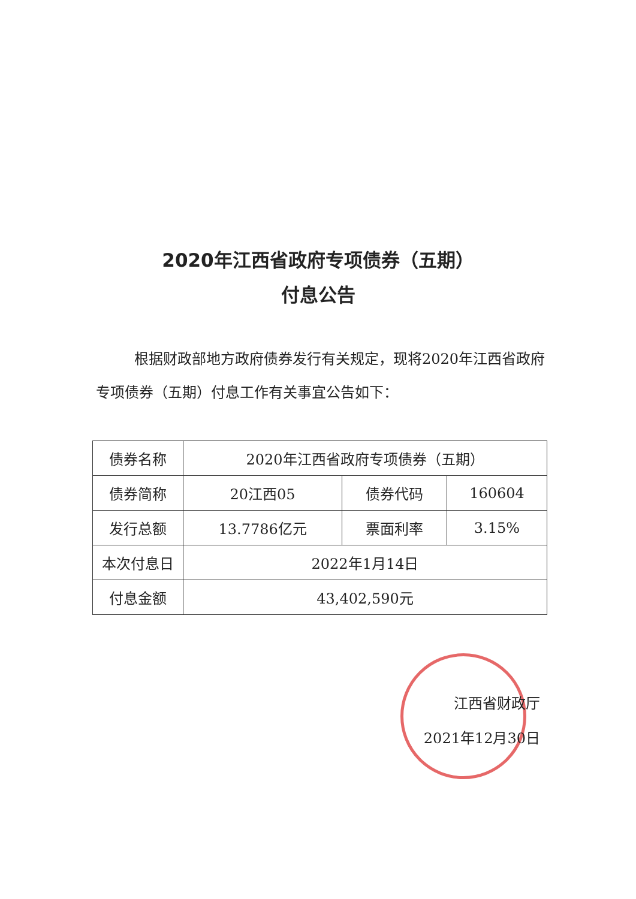2020年江西省政府专项债券（五期）
付息公告
根据财政部地方政府债券发行有关规定，现将2020年江西省政府专项债券（五期）付息工作有关事宜公告如下：
| 债券名称 | 2020年江西省政府专项债券（五期） | | |
| 债券简称 | 20江西05 | 债券代码 | 160604 |
| 发行总额 | 13.7786亿元 | 票面利率 | 3.15% |
| 本次付息日 | 2022年1月14日 | | |
| 付息金额 | 43,402,590元 | | |
江西省财政厅
2021年12月30日